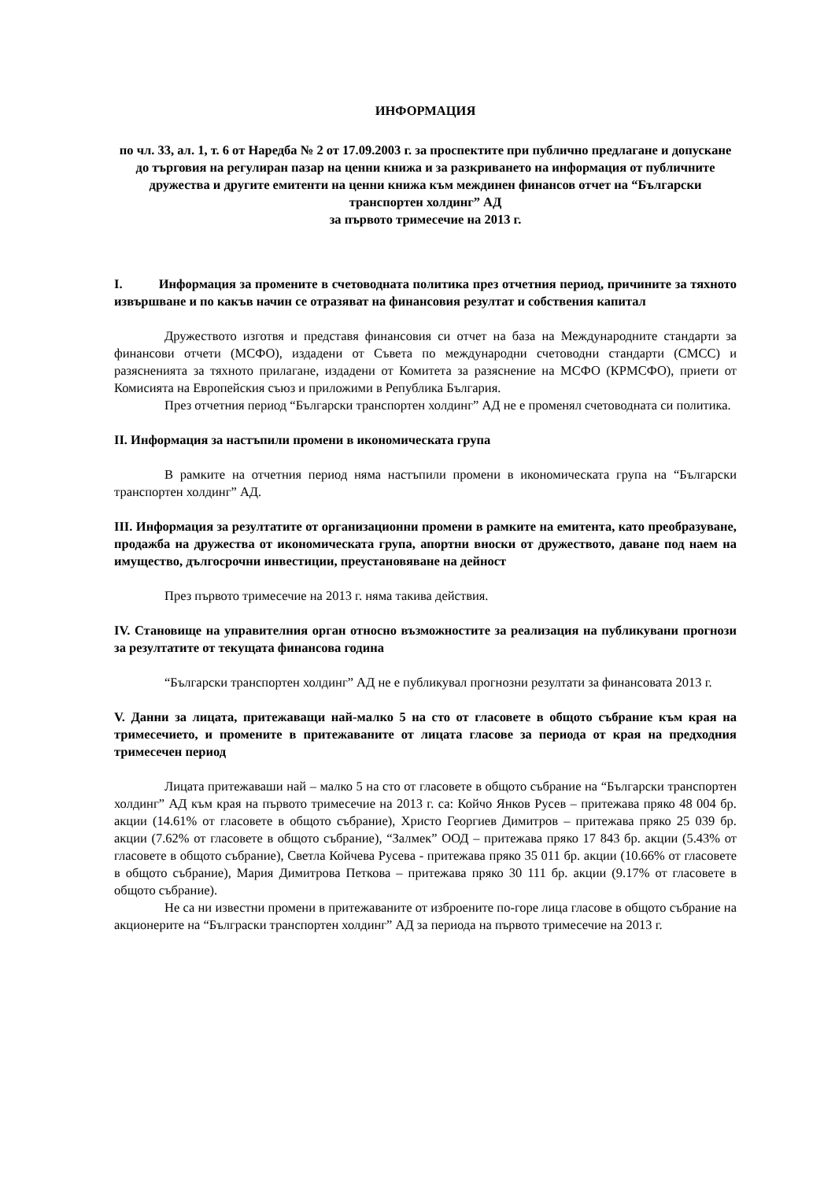ИНФОРМАЦИЯ
по чл. 33, ал. 1, т. 6 от Наредба № 2 от 17.09.2003 г. за проспектите при публично предлагане и допускане до търговия на регулиран пазар на ценни книжа и за разкриването на информация от публичните дружества и другите емитенти на ценни книжа към междинен финансов отчет на “Български транспортен холдинг” АД
за първото тримесечие на 2013 г.
I. Информация за промените в счетоводната политика през отчетния период, причините за тяхното извършване и по какъв начин се отразяват на финансовия резултат и собствения капитал
Дружеството изготвя и представя финансовия си отчет на база на Международните стандарти за финансови отчети (МСФО), издадени от Съвета по международни счетоводни стандарти (СМСС) и разясненията за тяхното прилагане, издадени от Комитета за разяснение на МСФО (КРМСФО), приети от Комисията на Европейския съюз и приложими в Република България.
През отчетния период “Български транспортен холдинг” АД не е променял счетоводната си политика.
II. Информация за настъпили промени в икономическата група
В рамките на отчетния период няма настъпили промени в икономическата група на “Български транспортен холдинг” АД.
III. Информация за резултатите от организационни промени в рамките на емитента, като преобразуване, продажба на дружества от икономическата група, апортни вноски от дружеството, даване под наем на имущество, дългосрочни инвестиции, преустановяване на дейност
През първото тримесечие на 2013 г. няма такива действия.
IV. Становище на управителния орган относно възможностите за реализация на публикувани прогнози за резултатите от текущата финансова година
“Български транспортен холдинг” АД не е публикувал прогнозни резултати за финансовата 2013 г.
V. Данни за лицата, притежаващи най-малко 5 на сто от гласовете в общото събрание към края на тримесечието, и промените в притежаваните от лицата гласове за периода от края на предходния тримесечен период
Лицата притежаваши най – малко 5 на сто от гласовете в общото събрание на “Български транспортен холдинг” АД към края на първото тримесечие на 2013 г. са: Койчо Янков Русев – притежава пряко 48 004 бр. акции (14.61% от гласовете в общото събрание), Христо Георгиев Димитров – притежава пряко 25 039 бр. акции (7.62% от гласовете в общото събрание), “Залмек” ООД – притежава пряко 17 843 бр. акции (5.43% от гласовете в общото събрание), Светла Койчева Русева - притежава пряко 35 011 бр. акции (10.66% от гласовете в общото събрание), Мария Димитрова Петкова – притежава пряко 30 111 бр. акции (9.17% от гласовете в общото събрание).
Не са ни известни промени в притежаваните от изброените по-горе лица гласове в общото събрание на акционерите на “Бълграски транспортен холдинг” АД за периода на първото тримесечие на 2013 г.